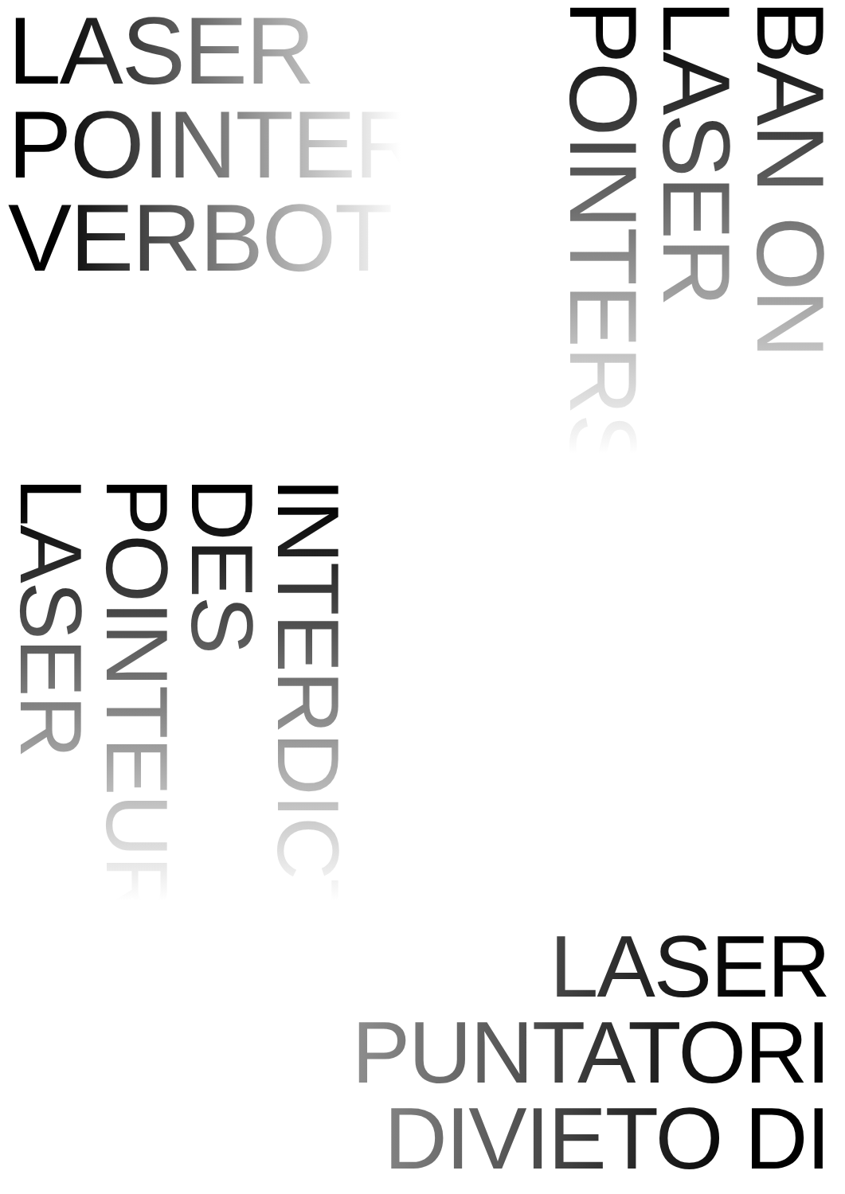LASER
POINTER
VERBOT
BAN ON LASER POINTERS
INTERDICTION DES POINTEURS LASER
LASER
PUNTATORI
DIVIETO DI